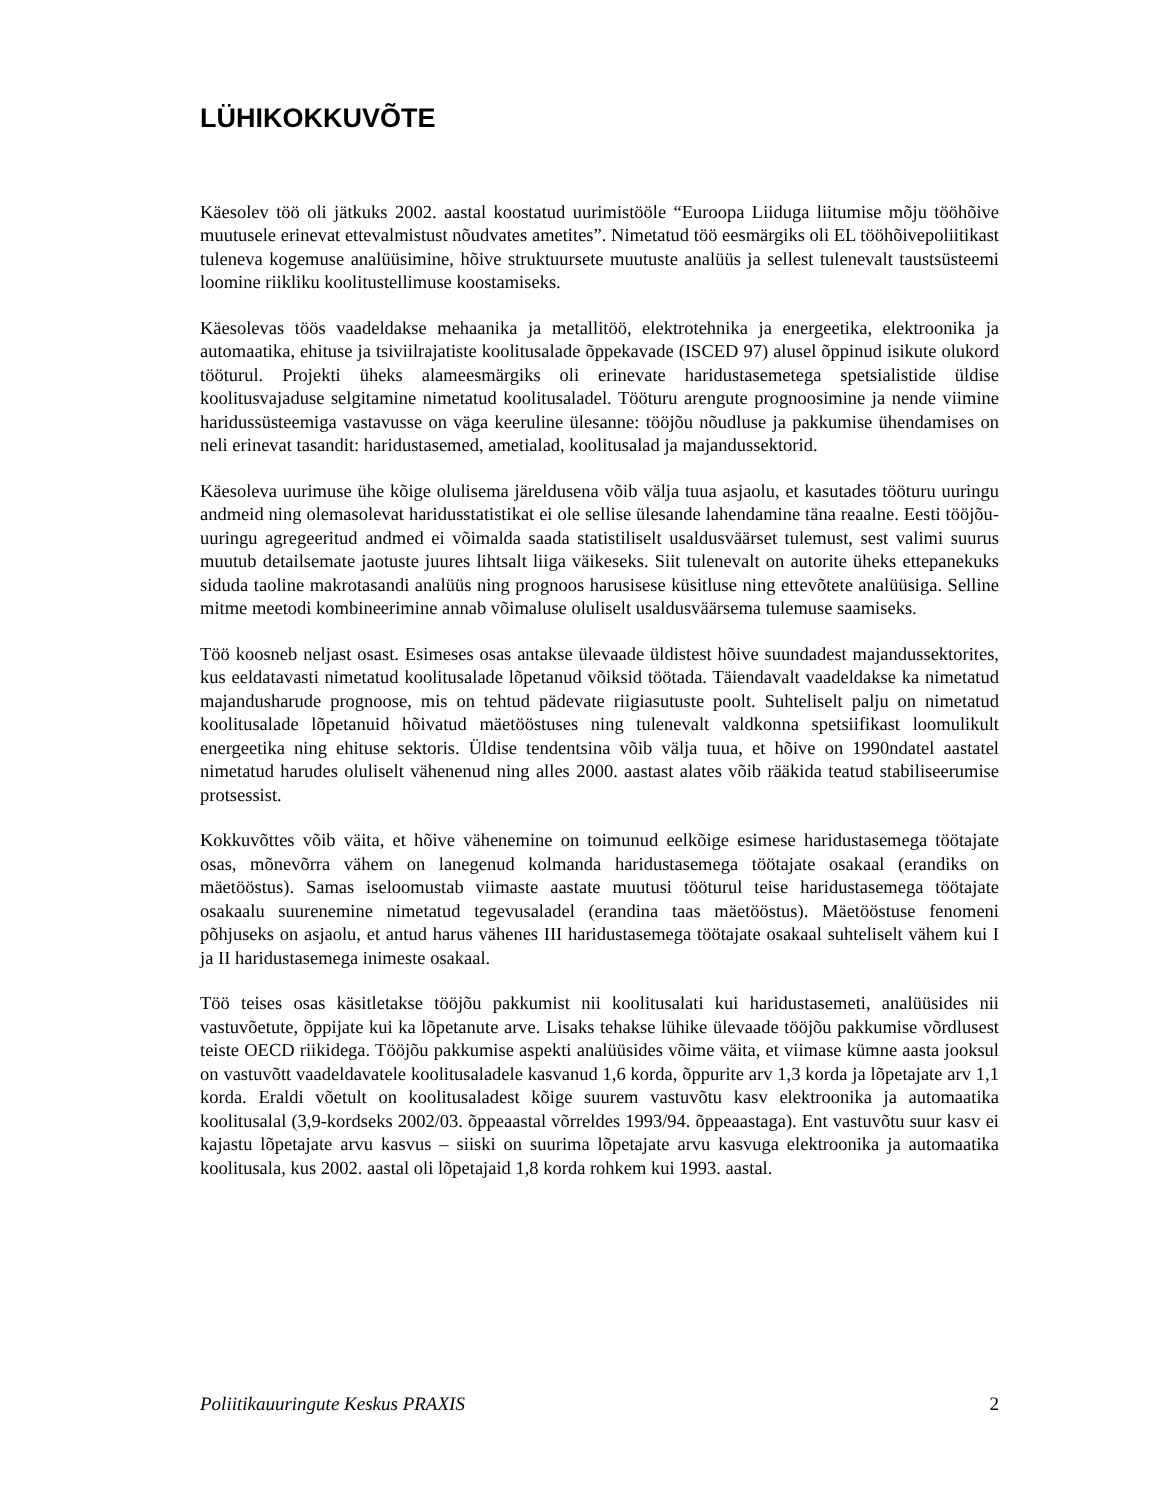LÜHIKOKKUVÕTE
Käesolev töö oli jätkuks 2002. aastal koostatud uurimistööle “Euroopa Liiduga liitumise mõju tööhõive muutusele erinevat ettevalmistust nõudvates ametites”. Nimetatud töö eesmärgiks oli EL tööhõivepoliitikast tuleneva kogemuse analüüsimine, hõive struktuursete muutuste analüüs ja sellest tulenevalt taustsüsteemi loomine riikliku koolitustellimuse koostamiseks.
Käesolevas töös vaadeldakse mehaanika ja metallitöö, elektrotehnika ja energeetika, elektroonika ja automaatika, ehituse ja tsiviilrajatiste koolitusalade õppekavade (ISCED 97) alusel õppinud isikute olukord tööturul. Projekti üheks alameesmärgiks oli erinevate haridustasemetega spetsialistide üldise koolitusvajaduse selgitamine nimetatud koolitusaladel. Tööturu arengute prognoosimine ja nende viimine haridussüsteemiga vastavusse on väga keeruline ülesanne: tööjõu nõudluse ja pakkumise ühendamises on neli erinevat tasandit: haridustasemed, ametialad, koolitusalad ja majandussektorid.
Käesoleva uurimuse ühe kõige olulisema järeldusena võib välja tuua asjaolu, et kasutades tööturu uuringu andmeid ning olemasolevat haridusstatistikat ei ole sellise ülesande lahendamine täna reaalne. Eesti tööjõu-uuringu agregeeritud andmed ei võimalda saada statistiliselt usaldusväärset tulemust, sest valimi suurus muutub detailsemate jaotuste juures lihtsalt liiga väikeseks. Siit tulenevalt on autorite üheks ettepanekuks siduda taoline makrotasandi analüüs ning prognoos harusisese küsitluse ning ettevõtete analüüsiga. Selline mitme meetodi kombineerimine annab võimaluse oluliselt usaldusväärsema tulemuse saamiseks.
Töö koosneb neljast osast. Esimeses osas antakse ülevaade üldistest hõive suundadest majandussektorites, kus eeldatavasti nimetatud koolitusalade lõpetanud võiksid töötada. Täiendavalt vaadeldakse ka nimetatud majandusharude prognoose, mis on tehtud pädevate riigiasutuste poolt. Suhteliselt palju on nimetatud koolitusalade lõpetanuid hõivatud mäetööstuses ning tulenevalt valdkonna spetsiifikast loomulikult energeetika ning ehituse sektoris. Üldise tendentsina võib välja tuua, et hõive on 1990ndatel aastatel nimetatud harudes oluliselt vähenenud ning alles 2000. aastast alates võib rääkida teatud stabiliseerumise protsessist.
Kokkuvõttes võib väita, et hõive vähenemine on toimunud eelkõige esimese haridustasemega töötajate osas, mõnevõrra vähem on lanegenud kolmanda haridustasemega töötajate osakaal (erandiks on mäetööstus). Samas iseloomustab viimaste aastate muutusi tööturul teise haridustasemega töötajate osakaalu suurenemine nimetatud tegevusaladel (erandina taas mäetööstus). Mäetööstuse fenomeni põhjuseks on asjaolu, et antud harus vähenes III haridustasemega töötajate osakaal suhteliselt vähem kui I ja II haridustasemega inimeste osakaal.
Töö teises osas käsitletakse tööjõu pakkumist nii koolitusalati kui haridustasemeti, analüüsides nii vastuvõetute, õppijate kui ka lõpetanute arve. Lisaks tehakse lühike ülevaade tööjõu pakkumise võrdlusest teiste OECD riikidega. Tööjõu pakkumise aspekti analüüsides võime väita, et viimase kümne aasta jooksul on vastuvõtt vaadeldavatele koolitusaladele kasvanud 1,6 korda, õppurite arv 1,3 korda ja lõpetajate arv 1,1 korda. Eraldi võetult on koolitusaladest kõige suurem vastuvõtu kasv elektroonika ja automaatika koolitusalal (3,9-kordseks 2002/03. õppeaastal võrreldes 1993/94. õppeaastaga). Ent vastuvõtu suur kasv ei kajastu lõpetajate arvu kasvus – siiski on suurima lõpetajate arvu kasvuga elektroonika ja automaatika koolitusala, kus 2002. aastal oli lõpetajaid 1,8 korda rohkem kui 1993. aastal.
Poliitikauuringute Keskus PRAXIS 2